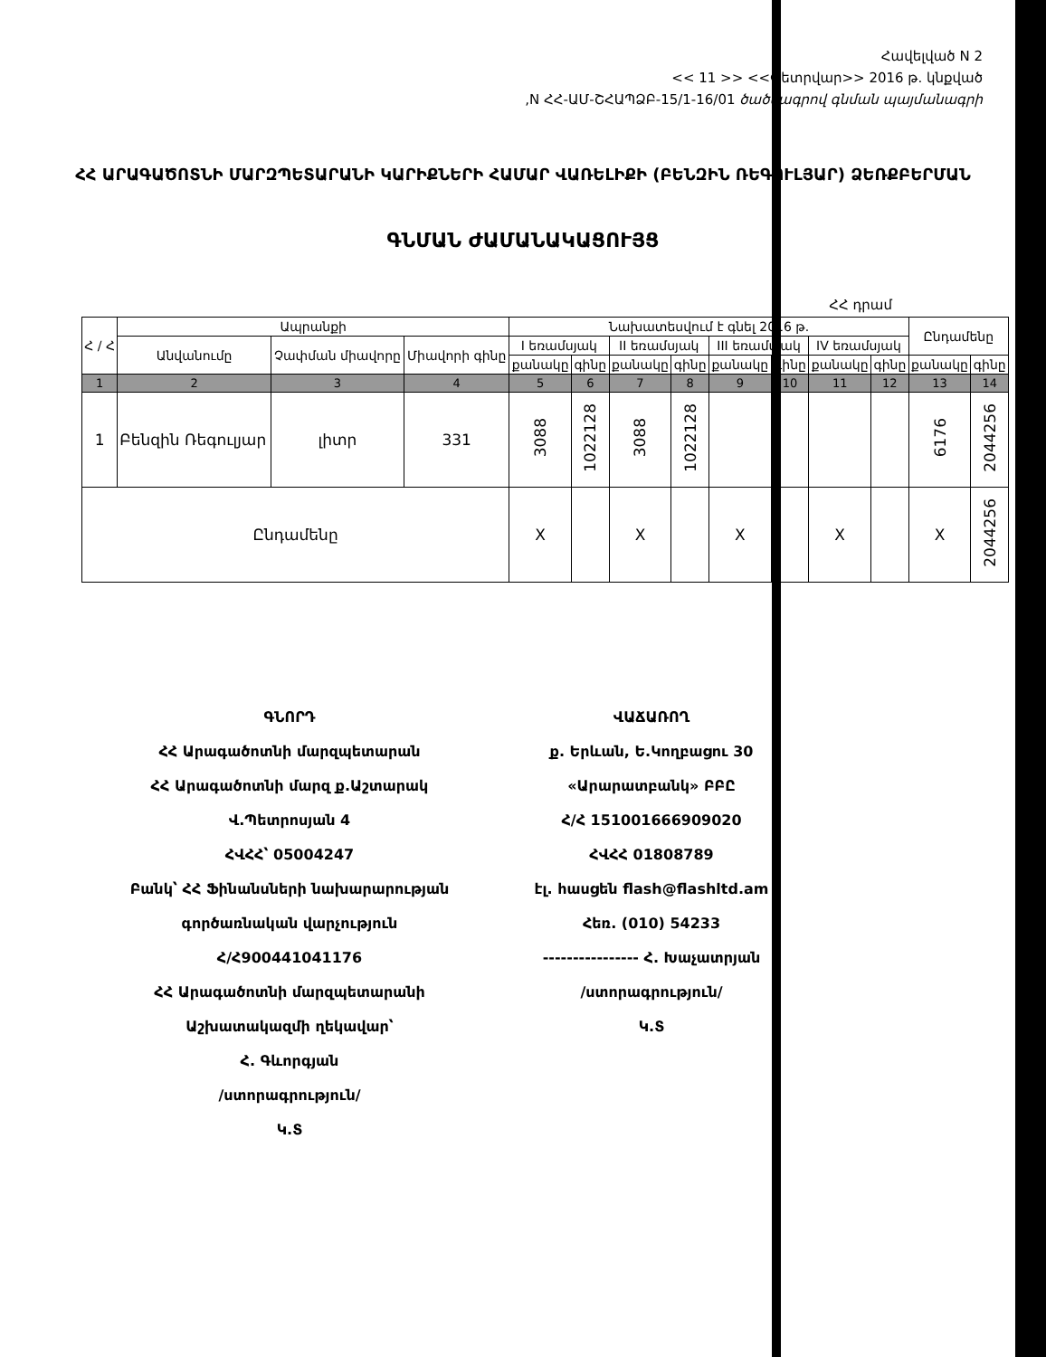Հավելված N 2
<< 11 >> <<Փետրվար>> 2016 թ. կնքված
,N ՀՀ-ԱՄ-ՇՀԱՊՁԲ-15/1-16/01 ծածկագրով գնման պայմանագրի
ՀՀ ԱՐԱԳԱԾՈՏՆԻ ՄԱՐԶՊԵՏԱՐԱՆԻ ԿԱՐԻՔՆԵՐԻ ՀԱՄԱՐ ՎԱՌԵԼԻՔԻ (ԲԵՆԶԻՆ ՌԵԳՈՒԼՅԱՐ) ՁԵՌՔԲԵՐՄԱՆ
ԳՆՄԱՆ ԺԱՄԱՆԱԿԱՑՈՒՅՑ
ՀՀ դրամ
| Հ / Հ | Ապրանքի | | | Նախատեսվում է գնել 2016 թ. | | | | | | | | Ընդամենը | |
| --- | --- | --- | --- | --- | --- | --- | --- | --- | --- | --- | --- | --- | --- |
| | Անվանումը | Չափման միավորը | Միավորի գինը | I եռամսյակ | | II եռամսյակ | | III եռամսյակ | | IV եռամսյակ | | | |
| | | | | քանակը | գինը | քանակը | գինը | քանակը | գինը | քանակը | գինը | քանակը | գինը |
| 1 | 2 | 3 | 4 | 5 | 6 | 7 | 8 | 9 | 10 | 11 | 12 | 13 | 14 |
| 1 | Բենզին Ռեգուլյար | լիտր | 331 | 3088 | 1022128 | 3088 | 1022128 | | | | | 6176 | 2044256 |
| Ընդամենը | | | | X | | X | | X | | X | | X | 2044256 |
ԳՆՈՐԴ
ՀՀ Արագածոտնի մարզպետարան
ՀՀ Արագածոտնի մարզ ք.Աշտարակ
Վ.Պետրոսյան 4
ՀՎՀՀ՝ 05004247
Բանկ՝ ՀՀ Ֆինանսների նախարարության գործառնական վարչություն
Հ/Հ900441041176
ՀՀ Արագածոտնի մարզպետարանի Աշխատակազմի ղեկավար՝
Հ. Գևորգյան
/ստորագրություն/
Կ.Տ
ՎԱՃԱՌՈՂ
ք. Երևան, Ե.Կողբացու 30
«Արարատբանկ» ԲԲԸ
Հ/Հ 151001666909020
ՀՎՀՀ 01808789
էլ. հասցեն flash@flashltd.am
Հեռ. (010) 54233
---------------- Հ. Խաչատրյան
/ստորագրություն/
Կ.Տ